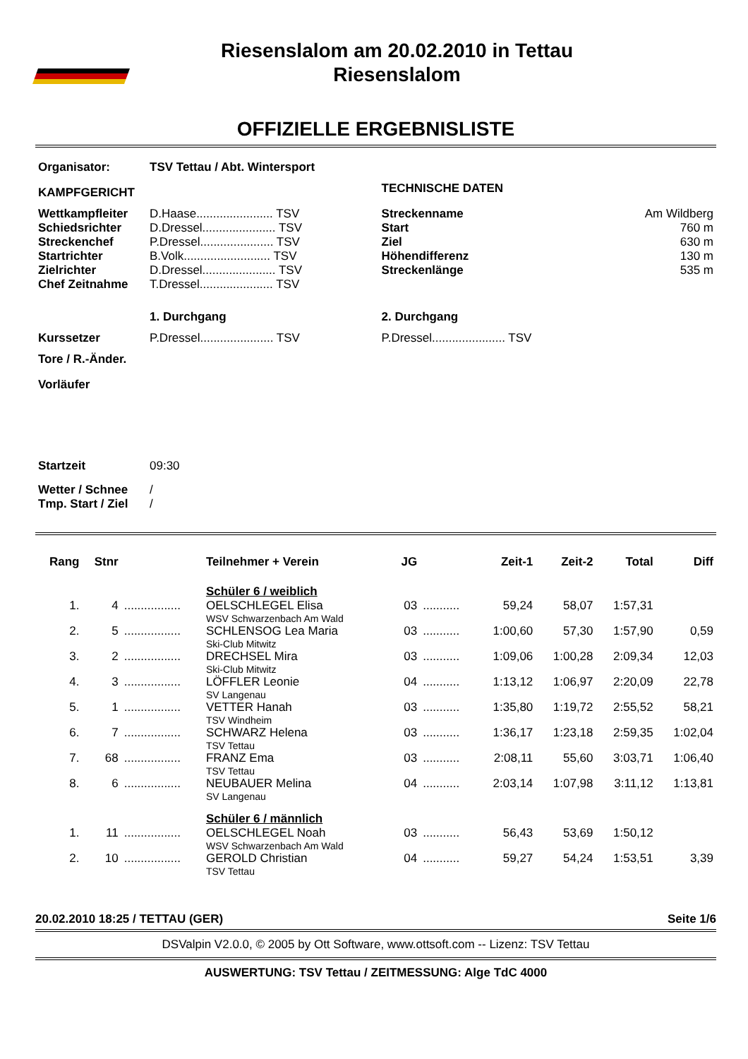Riesenslalom am 20.02.2010 in Tettau
Riesenslalom
OFFIZIELLE ERGEBNISLISTE
| Organisator: | TSV Tettau / Abt. Wintersport | | |
| KAMPFGERICHT | | TECHNISCHE DATEN | |
| Wettkampfleiter | D.Haase....................... TSV | Streckenname | Am Wildberg |
| Schiedsrichter | D.Dressel...................... TSV | Start | 760 m |
| Streckenchef | P.Dressel...................... TSV | Ziel | 630 m |
| Startrichter | B.Volk.......................... TSV | Höhendifferenz | 130 m |
| Zielrichter | D.Dressel...................... TSV | Streckenlänge | 535 m |
| Chef Zeitnahme | T.Dressel...................... TSV | | |
| | 1. Durchgang | 2. Durchgang | |
| Kurssetzer | P.Dressel...................... TSV | P.Dressel...................... TSV | |
| Tore / R.-Änder. | | | |
| Vorläufer | | | |
| Startzeit | 09:30 | | |
| Wetter / Schnee | / | | |
| Tmp. Start / Ziel | / | | |
| Rang | Stnr | | Teilnehmer + Verein | JG | | Zeit-1 | Zeit-2 | Total | Diff |
| --- | --- | --- | --- | --- | --- | --- | --- | --- | --- |
| | | | Schüler 6 / weiblich | | | | | | |
| 1. | 4 | ................. | OELSCHLEGEL Elisa WSV Schwarzenbach Am Wald | 03 | ........... | 59,24 | 58,07 | 1:57,31 | |
| 2. | 5 | ................. | SCHLENSOG Lea Maria Ski-Club Mitwitz | 03 | ........... | 1:00,60 | 57,30 | 1:57,90 | 0,59 |
| 3. | 2 | ................. | DRECHSEL Mira Ski-Club Mitwitz | 03 | ........... | 1:09,06 | 1:00,28 | 2:09,34 | 12,03 |
| 4. | 3 | ................. | LÖFFLER Leonie SV Langenau | 04 | ........... | 1:13,12 | 1:06,97 | 2:20,09 | 22,78 |
| 5. | 1 | ................. | VETTER Hanah TSV Windheim | 03 | ........... | 1:35,80 | 1:19,72 | 2:55,52 | 58,21 |
| 6. | 7 | ................. | SCHWARZ Helena TSV Tettau | 03 | ........... | 1:36,17 | 1:23,18 | 2:59,35 | 1:02,04 |
| 7. | 68 | ................. | FRANZ Ema TSV Tettau | 03 | ........... | 2:08,11 | 55,60 | 3:03,71 | 1:06,40 |
| 8. | 6 | ................. | NEUBAUER Melina SV Langenau | 04 | ........... | 2:03,14 | 1:07,98 | 3:11,12 | 1:13,81 |
| | | | Schüler 6 / männlich | | | | | | |
| 1. | 11 | ................. | OELSCHLEGEL Noah WSV Schwarzenbach Am Wald | 03 | ........... | 56,43 | 53,69 | 1:50,12 | |
| 2. | 10 | ................. | GEROLD Christian TSV Tettau | 04 | ........... | 59,27 | 54,24 | 1:53,51 | 3,39 |
20.02.2010 18:25 / TETTAU (GER) Seite 1/6
DSValpin V2.0.0, © 2005 by Ott Software, www.ottsoft.com -- Lizenz: TSV Tettau
AUSWERTUNG: TSV Tettau / ZEITMESSUNG: Alge TdC 4000